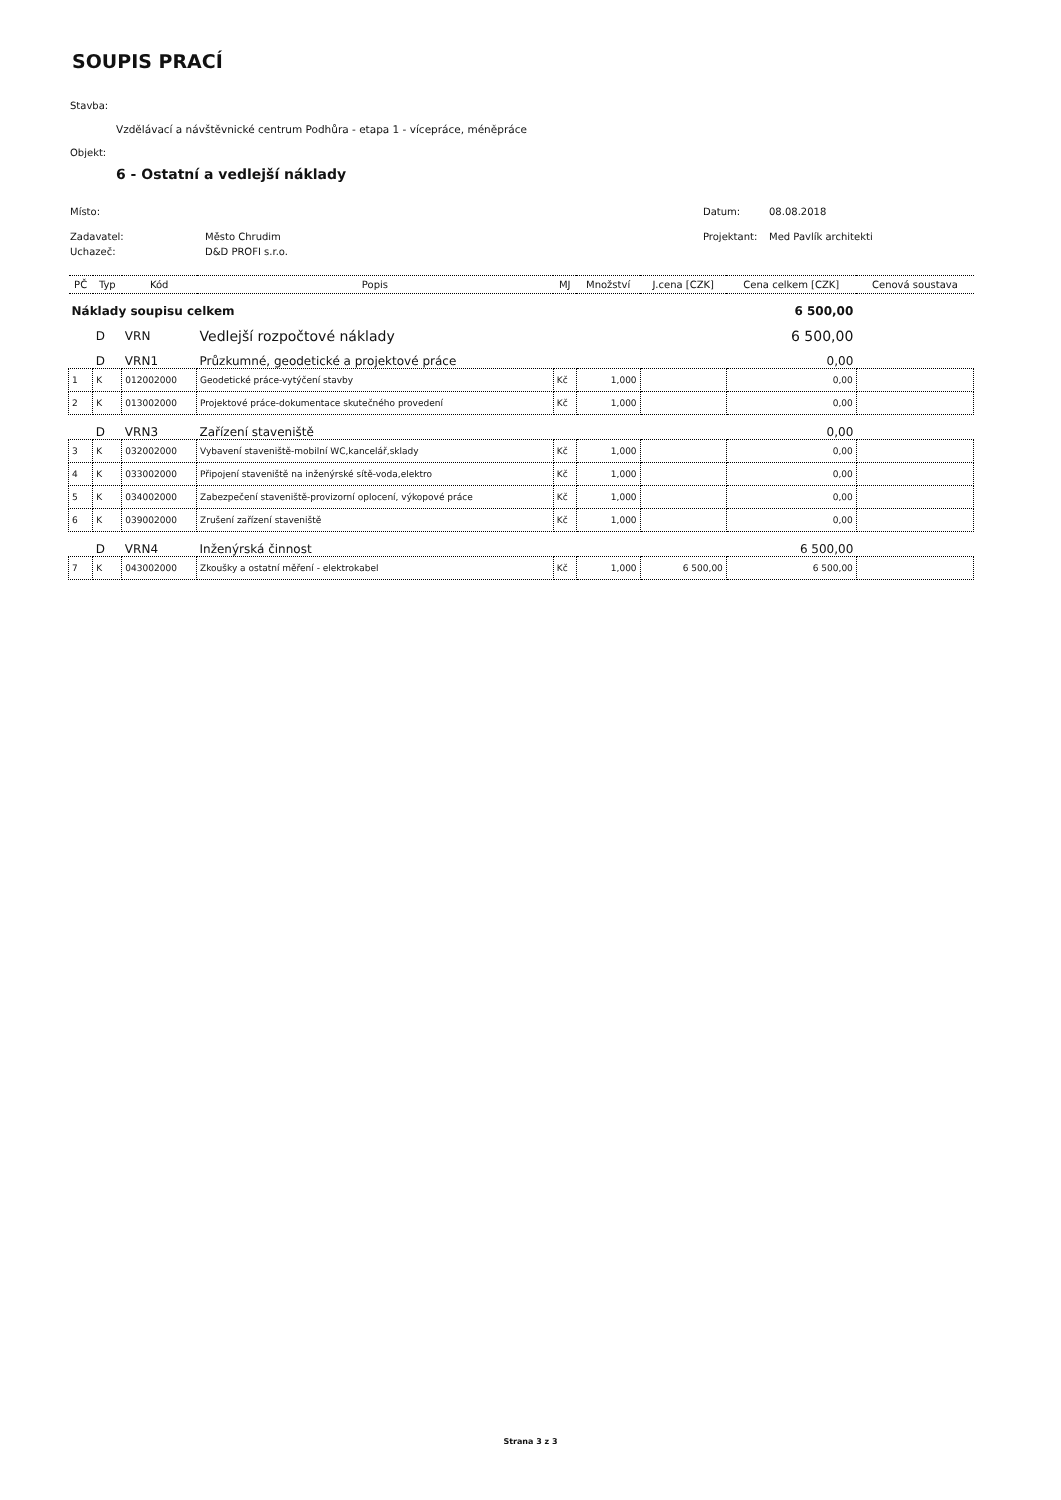SOUPIS PRACÍ
Stavba:
Vzdělávací a návštěvnické centrum Podhůra - etapa 1 - vícepráce, méněpráce
Objekt:
6 - Ostatní a vedlejší náklady
Místo: Datum: 08.08.2018
Zadavatel: Město Chrudim Projektant: Med Pavlík architekti
Uchazeč: D&D PROFI s.r.o.
| PČ | Typ | Kód | Popis | MJ | Množství | J.cena [CZK] | Cena celkem [CZK] | Cenová soustava |
| --- | --- | --- | --- | --- | --- | --- | --- | --- |
| Náklady soupisu celkem | | | | | | | 6 500,00 | |
| | D | VRN | Vedlejší rozpočtové náklady | | | | 6 500,00 | |
| | D | VRN1 | Průzkumné, geodetické a projektové práce | | | | 0,00 | |
| 1 | K | 012002000 | Geodetické práce-vytýčení stavby | Kč | 1,000 | | 0,00 | |
| 2 | K | 013002000 | Projektové práce-dokumentace skutečného provedení | Kč | 1,000 | | 0,00 | |
| | D | VRN3 | Zařízení staveniště | | | | 0,00 | |
| 3 | K | 032002000 | Vybavení staveniště-mobilní WC,kancelář,sklady | Kč | 1,000 | | 0,00 | |
| 4 | K | 033002000 | Připojení staveniště na inženýrské sítě-voda,elektro | Kč | 1,000 | | 0,00 | |
| 5 | K | 034002000 | Zabezpečení staveniště-provizorní oplocení, výkopové práce | Kč | 1,000 | | 0,00 | |
| 6 | K | 039002000 | Zrušení zařízení staveniště | Kč | 1,000 | | 0,00 | |
| | D | VRN4 | Inženýrská činnost | | | | 6 500,00 | |
| 7 | K | 043002000 | Zkoušky a ostatní měření - elektrokabel | Kč | 1,000 | 6 500,00 | 6 500,00 | |
Strana 3 z 3